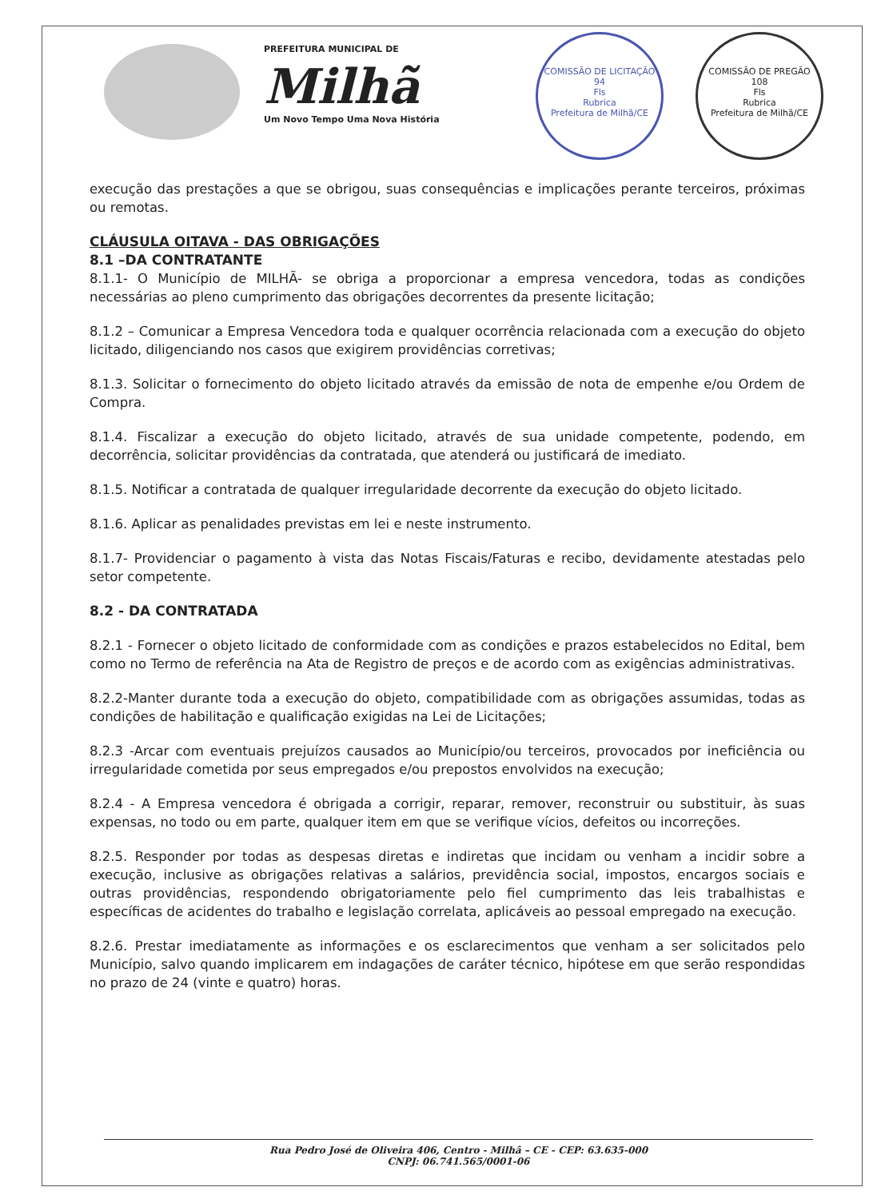PREFEITURA MUNICIPAL DE
Milhã
Um Novo Tempo Uma Nova História
COMISSÃO DE LICITAÇÃO
94
Fls
Rubrica
Prefeitura de Milhã/CE
COMISSÃO DE PREGÃO
108
Fls
Rubrica
Prefeitura de Milhã/CE
execução das prestações a que se obrigou, suas consequências e implicações perante terceiros, próximas ou remotas.
CLÁUSULA OITAVA - DAS OBRIGAÇÕES
8.1 –DA CONTRATANTE
8.1.1- O Município de MILHÃ- se obriga a proporcionar a empresa vencedora, todas as condições necessárias ao pleno cumprimento das obrigações decorrentes da presente licitação;
8.1.2 – Comunicar a Empresa Vencedora toda e qualquer ocorrência relacionada com a execução do objeto licitado, diligenciando nos casos que exigirem providências corretivas;
8.1.3. Solicitar o fornecimento do objeto licitado através da emissão de nota de empenhe e/ou Ordem de Compra.
8.1.4. Fiscalizar a execução do objeto licitado, através de sua unidade competente, podendo, em decorrência, solicitar providências da contratada, que atenderá ou justificará de imediato.
8.1.5. Notificar a contratada de qualquer irregularidade decorrente da execução do objeto licitado.
8.1.6. Aplicar as penalidades previstas em lei e neste instrumento.
8.1.7- Providenciar o pagamento à vista das Notas Fiscais/Faturas e recibo, devidamente atestadas pelo setor competente.
8.2 - DA CONTRATADA
8.2.1 - Fornecer o objeto licitado de conformidade com as condições e prazos estabelecidos no Edital, bem como no Termo de referência na Ata de Registro de preços e de acordo com as exigências administrativas.
8.2.2-Manter durante toda a execução do objeto, compatibilidade com as obrigações assumidas, todas as condições de habilitação e qualificação exigidas na Lei de Licitações;
8.2.3 -Arcar com eventuais prejuízos causados ao Município/ou terceiros, provocados por ineficiência ou irregularidade cometida por seus empregados e/ou prepostos envolvidos na execução;
8.2.4 - A Empresa vencedora é obrigada a corrigir, reparar, remover, reconstruir ou substituir, às suas expensas, no todo ou em parte, qualquer item em que se verifique vícios, defeitos ou incorreções.
8.2.5. Responder por todas as despesas diretas e indiretas que incidam ou venham a incidir sobre a execução, inclusive as obrigações relativas a salários, previdência social, impostos, encargos sociais e outras providências, respondendo obrigatoriamente pelo fiel cumprimento das leis trabalhistas e específicas de acidentes do trabalho e legislação correlata, aplicáveis ao pessoal empregado na execução.
8.2.6. Prestar imediatamente as informações e os esclarecimentos que venham a ser solicitados pelo Município, salvo quando implicarem em indagações de caráter técnico, hipótese em que serão respondidas no prazo de 24 (vinte e quatro) horas.
Rua Pedro José de Oliveira 406, Centro - Milhã – CE - CEP: 63.635-000
CNPJ: 06.741.565/0001-06